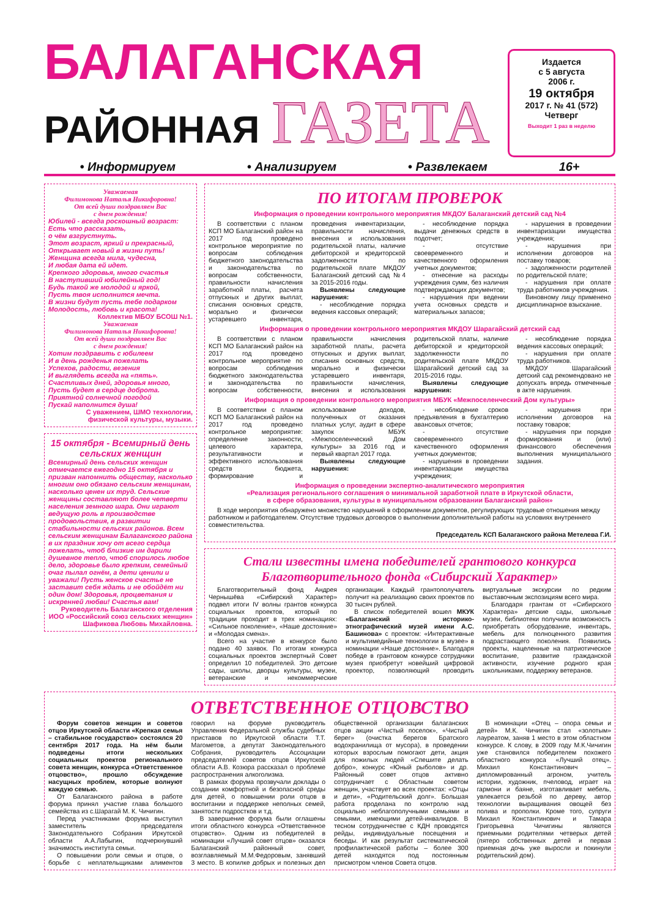БАЛАГАНСКАЯ
РАЙОННАЯ
ГАЗЕТА
Издается
с 5 августа
2006 г.
19 октября
2017 г. № 41 (572)
Четверг
Выходит 1 раз в неделю
• Информируем • Анализируем • Развлекаем 16+
Уважаемая
Филимонова Наталья Никифоровна!
От всей души поздравляем Вас
с днем рождения!
Юбилей - всегда роскошный возраст:
Есть что рассказать,
о чём взгрустнуть.
Этот возраст, яркий и прекрасный,
Открывает новый в жизни путь!
Женщина всегда мила, чудесна,
И любая дата ей идет.
Крепкого здоровья, много счастья
В наступивший юбилейный год!
Будь такой же молодой и яркой,
Пусть твоя исполнится мечта.
В жизни будут пусть тебе подарком
Молодость, любовь и красота!
Коллектив МБОУ БСОШ №1.
Уважаемая
Филимонова Наталья Никифоровна!
От всей души поздравляем Вас
с днем рождения!
Хотим поздравить с юбилеем
И в день рожденья пожелать
Успехов, радости, везения
И выглядеть всегда на «пять».
Счастливых дней, здоровья много,
Пусть будет в сердце доброта.
Приятной солнечной погодой
Пускай наполнится душа!
С уважением, ШМО технологии, физической культуры, музыки.
15 октября - Всемирный день сельских женщин
Всемирный день сельских женщин отмечается ежегодно 15 октября и призван напомнить обществу, насколько многим оно обязано сельским женщинам, насколько ценен их труд. Сельские женщины составляют более четверти населения земного шара. Они играют ведущую роль в производстве продовольствия, в развитии стабильности сельских районов. Всем сельским женщинам Балаганского района в их праздник хочу от всего сердца пожелать, чтоб близкие им дарили душевное тепло, чтоб спорилось любое дело, здоровье было крепким, семейный очаг пылал огнём, а дети ценили и уважали! Пусть женское счастье не заставит себя ждать и не обойдёт ни один дом! Здоровья, процветания и искренней любви! Счастья вам!
Руководитель Балаганского отделения ИОО «Российский союз сельских женщин» Шафикова Любовь Михайловна.
ПО ИТОГАМ ПРОВЕРОК
Информация о проведении контрольного мероприятия МКДОУ Балаганский детский сад №4
В соответствии с планом КСП МО Балаганский район на 2017 год проведено контрольное мероприятие по вопросам соблюдения бюджетного законодательства и законодательства по вопросам собственности, правильности начисления заработной платы, расчета отпускных и других выплат, списания основных средств, морально и физически устаревшего инвентаря, проведения инвентаризации, правильности начисления, внесения и использования родительской платы, наличие дебиторской и кредиторской задолженности по родительской плате МКДОУ Балаганский детский сад №4 за 2015-2016 годы.
Выявлены следующие нарушения:
- несоблюдение порядка ведения кассовых операций;
- несоблюдение порядка выдачи денежных средств в подотчет;
- отсутствие своевременного и качественного оформления учетных документов;
- отнесение на расходы учреждения сумм, без наличия подтверждающих документов;
- нарушения при ведении учета основных средств и материальных запасов;
- нарушения в проведении инвентаризации имущества учреждения;
- нарушения при исполнении договоров на поставку товаров;
- задолженности родителей по родительской плате;
- нарушения при оплате труда работников учреждения.
Виновному лицу применено дисциплинарное взыскание.
Информация о проведении контрольного мероприятия МКДОУ Шарагайский детский сад
В соответствии с планом КСП МО Балаганский район на 2017 год проведено контрольное мероприятие по вопросам соблюдения бюджетного законодательства и законодательства по вопросам собственности, правильности начисления заработной платы, расчета отпускных и других выплат, списания основных средств, морально и физически устаревшего инвентаря, правильности начисления, внесения и использования родительской платы, наличие дебиторской и кредиторской задолженности по родительской плате МКДОУ Шарагайский детский сад за 2015-2016 годы.
Выявлены следующие нарушения:
- несоблюдение порядка ведения кассовых операций;
- нарушения при оплате труда работников.
МКДОУ Шарагайский детский сад рекомендовано не допускать впредь отмеченные в акте нарушения.
Информация о проведении контрольного мероприятия МБУК «Межпоселенческий Дом культуры»
В соответствии с планом КСП МО Балаганский район на 2017 год проведено контрольное мероприятие: определение законности, целевого характера, результативности и эффективного использования средств бюджета, формирование и использование доходов, полученных от оказания платных услуг, аудит в сфере закупок МБУК «Межпоселенческий Дом культуры» за 2016 год и первый квартал 2017 года.
Выявлены следующие нарушения:
- несоблюдение сроков предъявления в бухгалтерию авансовых отчетов;
- отсутствие своевременного и качественного оформления учетных документов;
- нарушения в проведении инвентаризации имущества учреждения;
- нарушения при исполнении договоров на поставку товаров;
- нарушения при порядке формирования и (или) финансового обеспечения выполнения муниципального задания.
Информация о проведении экспертно-аналитического мероприятия
«Реализация регионального соглашения о минимальной заработной плате в Иркутской области,
в сфере образования, культуры в муниципальном образовании Балаганский район»
В ходе мероприятия обнаружено множество нарушений в оформлении документов, регулирующих трудовые отношения между работником и работодателем. Отсутствие трудовых договоров о выполнении дополнительной работы на условиях внутреннего совместительства.
Председатель КСП Балаганского района Метелева Г.И.
Стали известны имена победителей грантового конкурса
Благотворительного фонда «Сибирский Характер»
Благотворительный фонд Андрея Чернышёва «Сибирский Характер» подвел итоги IV волны грантов конкурса социальных проектов, который по традиции проходит в трех номинациях: «Сильное поколение», «Наше достояние» и «Молодая смена».
Всего на участие в конкурсе было подано 40 заявок. По итогам конкурса социальных проектов экспертный Совет определил 10 победителей. Это детские сады, школы, дворцы культуры, музеи, ветеранские и некоммерческие организации. Каждый грантополучатель получит на реализацию своих проектов по 30 тысяч рублей.
В список победителей вошел МКУК «Балаганский историко-этнографический музей имени А.С. Башинова» с проектом: «Интерактивные и мультимедийные технологии в музее» в номинации «Наше достояние». Благодаря победе в грантовом конкурсе сотрудники музея приобретут новейший цифровой проектор, позволяющий проводить виртуальные экскурсии по редким выставочным экспозициям всего мира.
Благодаря грантам от «Сибирского Характера» детские сады, школьные музеи, библиотеки получили возможность приобретать оборудование, инвентарь, мебель для полноценного развития подрастающего поколения. Появились проекты, нацеленные на патриотическое воспитание, развитие гражданской активности, изучение родного края школьниками, поддержку ветеранов.
ОТВЕТСТВЕННОЕ ОТЦОВСТВО
Форум советов женщин и советов отцов Иркутской области «Крепкая семья – стабильное государство» состоялся 20 сентября 2017 года. На нём были подведены итоги нескольких социальных проектов регионального совета женщин, конкурса «Ответственное отцовство», прошло обсуждение насущных проблем, которые волнуют каждую семью.
От Балаганского района в работе форума принял участие глава большого семейства из с.Шарагай М. К. Чичигин.
Перед участниками форума выступил заместитель председателя Законодательного Собрания Иркутской области А.А.Лабыгин, подчеркнувший значимость института семьи.
О повышении роли семьи и отцов, о борьбе с неплательщиками алиментов говорил на форуме руководитель Управления Федеральной службы судебных приставов по Иркутской области Т.Т. Магометов, а депутат Законодательного Собрания, руководитель Ассоциации председателей советов отцов Иркутской области А.В. Козюра рассказал о проблеме распространения алкоголизма.
В рамках форума прозвучали доклады о создании комфортной и безопасной среды для детей, о повышении роли отцов в воспитании и поддержке неполных семей, занятости подростков и т.д.
В завершение форума были оглашены итоги областного конкурса «Ответственное отцовство». Одним из победителей в номинации «Лучший совет отцов» оказался Балаганский районный совет, возглавляемый М.М.Федоровым, занявший 3 место. В копилке добрых и полезных дел общественной организации балаганских отцов акции «Чистый поселок», «Чистый берег» (очистка берегов Братского водохранилища от мусора), в проведении которых взрослым помогают дети, акция для пожилых людей «Спешите делать добро», конкурс «Юный рыболов» и др. Районный совет отцов активно сотрудничает с Областным советом женщин, участвует во всех проектах: «Отцы и дети», «Родительский долг». Большая работа проделана по контролю над социально неблагополучными семьями и семьями, имеющими детей-инвалидов. В тесном сотрудничестве с КДН проводятся рейды, индивидуальные посещения и беседы. И как результат систематической профилактической работы – более 300 детей находятся под постоянным присмотром членов Совета отцов.
В номинации «Отец – опора семьи и детей» М.К. Чичигин стал «золотым» лауреатом, заняв 1 место в этом областном конкурсе. К слову, в 2009 году М.К.Чичигин уже становился победителем похожего областного конкурса «Лучший отец». Михаил Константинович – дипломированный агроном, учитель истории, художник, пчеловод, играет на гармони и баяне, изготавливает мебель, увлекается резьбой по дереву, автор технологии выращивания овощей без полива и прополки. Кроме того, супруги Михаил Константинович и Тамара Григорьевна Чичигины являются приемными родителями четверых детей (пятеро собственных детей и первая приемная дочь уже выросли и покинули родительский дом).